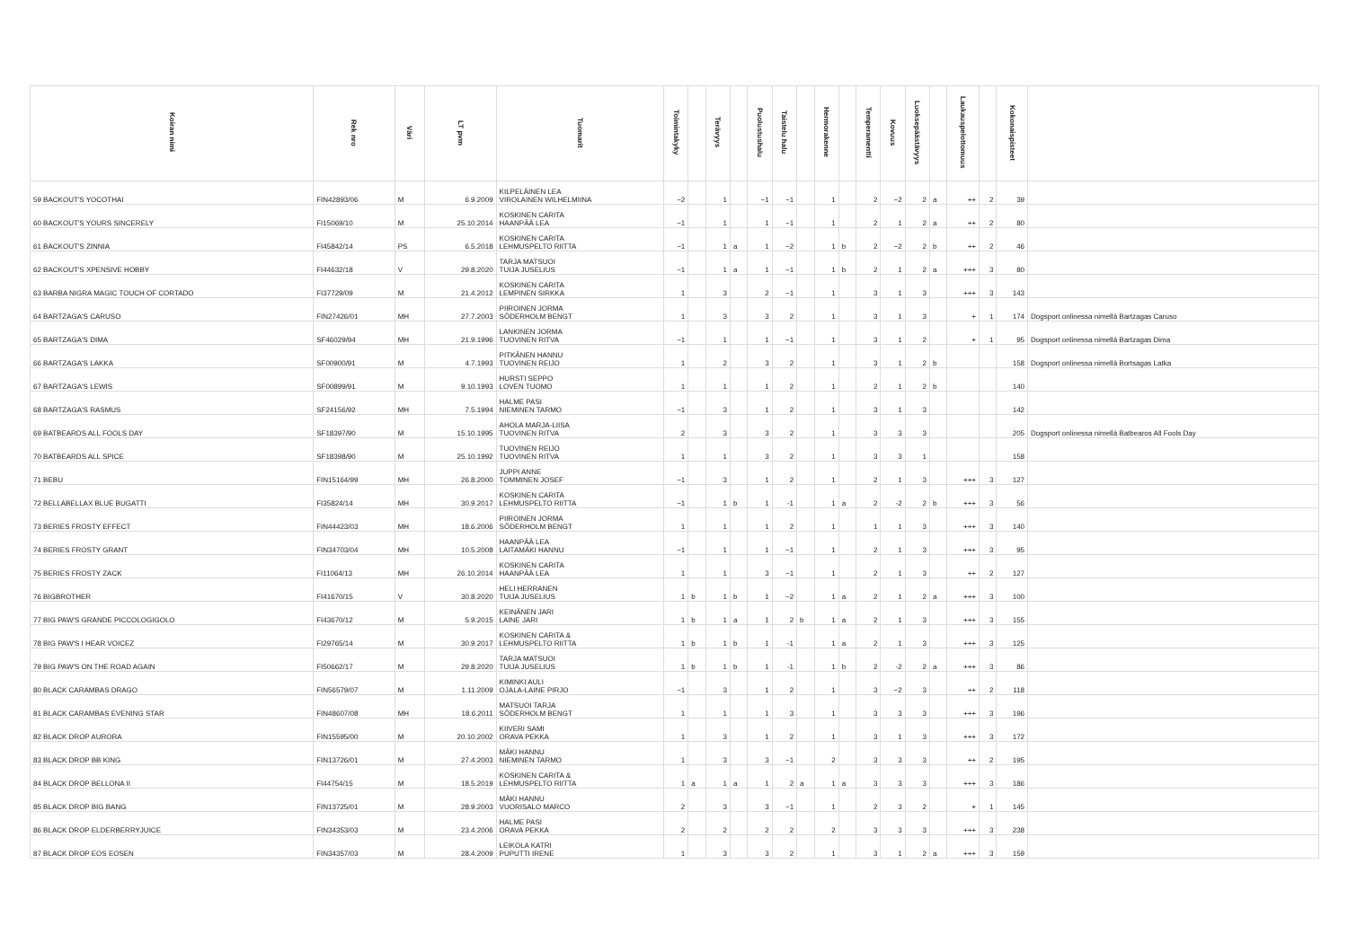| Koiran nimi | Rek nro | Väri | LT pvm | Tuomarit | Toimintakyky | | Terävyys | | Puolustushalu | Taistelu halu | | Hermorakenne | | Temperamentti | Kovuus | Luoksepäästävyys | | Laukauspelottomuus | | Kokonaispisteet | |
| --- | --- | --- | --- | --- | --- | --- | --- | --- | --- | --- | --- | --- | --- | --- | --- | --- | --- | --- | --- | --- | --- |
| 59 BACKOUT'S YOCOTHAI | FIN42893/06 | M | 6.9.2009 | KILPELÄINEN LEA VIROLAINEN WILHELMIINA | −2 | | 1 | | −1 | −1 | | 1 | | 2 | −2 | 2 | a | ++ | 2 | 39 | |
| 60 BACKOUT'S YOURS SINCERELY | FI15069/10 | M | 25.10.2014 | KOSKINEN CARITA HAANPÄÄ LEA | −1 | | 1 | | 1 | −1 | | 1 | | 2 | 1 | 2 | a | ++ | 2 | 80 | |
| 61 BACKOUT'S ZINNIA | FI45842/14 | PS | 6.5.2018 | KOSKINEN CARITA LEHMUSPELTO RIITTA | −1 | | 1 | a | 1 | −2 | | 1 | b | 2 | −2 | 2 | b | ++ | 2 | 46 | |
| 62 BACKOUT'S XPENSIVE HOBBY | FI44632/18 | V | 29.8.2020 | TARJA MATSUOI TUIJA JUSELIUS | −1 | | 1 | a | 1 | −1 | | 1 | b | 2 | 1 | 2 | a | +++ | 3 | 80 | |
| 63 BARBA NIGRA MAGIC TOUCH OF CORTADO | FI37729/09 | M | 21.4.2012 | KOSKINEN CARITA LEMPINEN SIRKKA | 1 | | 3 | | 2 | −1 | | 1 | | 3 | 1 | 3 | | +++ | 3 | 143 | |
| 64 BARTZAGA'S CARUSO | FIN27426/01 | MH | 27.7.2003 | PIIROINEN JORMA SÖDERHOLM BENGT | 1 | | 3 | | 3 | 2 | | 1 | | 3 | 1 | 3 | | + | 1 | 174 | Dogsport onlinessa nimellä Bartzagas Caruso |
| 65 BARTZAGA'S DIMA | SF46029/94 | MH | 21.9.1996 | LANKINEN JORMA TUOVINEN RITVA | −1 | | 1 | | 1 | −1 | | 1 | | 3 | 1 | 2 | | + | 1 | 95 | Dogsport onlinessa nimellä Bartzagas Dima |
| 66 BARTZAGA'S LAKKA | SF00900/91 | M | 4.7.1993 | PITKÄNEN HANNU TUOVINEN REIJO | 1 | | 2 | | 3 | 2 | | 1 | | 3 | 1 | 2 | b | | | 158 | Dogsport onlinessa nimellä Bortsagas Latka |
| 67 BARTZAGA'S LEWIS | SF00899/91 | M | 9.10.1993 | HURSTI SEPPO LOVEN TUOMO | 1 | | 1 | | 1 | 2 | | 1 | | 2 | 1 | 2 | b | | | 140 | |
| 68 BARTZAGA'S RASMUS | SF24156/92 | MH | 7.5.1994 | HALME PASI NIEMINEN TARMO | −1 | | 3 | | 1 | 2 | | 1 | | 3 | 1 | 3 | | | | 142 | |
| 69 BATBEARDS ALL FOOLS DAY | SF18397/90 | M | 15.10.1995 | AHOLA MARJA-LIISA TUOVINEN RITVA | 2 | | 3 | | 3 | 2 | | 1 | | 3 | 3 | 3 | | | | 205 | Dogsport onlinessa nimellä Batbearos All Fools Day |
| 70 BATBEARDS ALL SPICE | SF18398/90 | M | 25.10.1992 | TUOVINEN REIJO TUOVINEN RITVA | 1 | | 1 | | 3 | 2 | | 1 | | 3 | 3 | 1 | | | | 158 | |
| 71 BEBU | FIN15164/99 | MH | 26.8.2000 | JUPPI ANNE TOMMINEN JOSEF | −1 | | 3 | | 1 | 2 | | 1 | | 2 | 1 | 3 | | +++ | 3 | 127 | |
| 72 BELLABELLAX BLUE BUGATTI | FI35824/14 | MH | 30.9.2017 | KOSKINEN CARITA LEHMUSPELTO RIITTA | −1 | | 1 | b | 1 | -1 | | 1 | a | 2 | -2 | 2 | b | +++ | 3 | 56 | |
| 73 BERIES FROSTY EFFECT | FIN44423/03 | MH | 18.6.2006 | PIIROINEN JORMA SÖDERHOLM BENGT | 1 | | 1 | | 1 | 2 | | 1 | | 1 | 1 | 3 | | +++ | 3 | 140 | |
| 74 BERIES FROSTY GRANT | FIN34703/04 | MH | 10.5.2008 | HAANPÄÄ LEA LAITAMÄKI HANNU | −1 | | 1 | | 1 | −1 | | 1 | | 2 | 1 | 3 | | +++ | 3 | 95 | |
| 75 BERIES FROSTY ZACK | FI11064/13 | MH | 26.10.2014 | KOSKINEN CARITA HAANPÄÄ LEA | 1 | | 1 | | 3 | −1 | | 1 | | 2 | 1 | 3 | | ++ | 2 | 127 | |
| 76 BIGBROTHER | FI41670/15 | V | 30.8.2020 | HELI HERRANEN TUIJA JUSELIUS | 1 | b | 1 | b | 1 | −2 | | 1 | a | 2 | 1 | 2 | a | +++ | 3 | 100 | |
| 77 BIG PAW'S GRANDE PICCOLOGIGOLO | FI43670/12 | M | 5.9.2015 | KEINÄNEN JARI LAINE JARI | 1 | b | 1 | a | 1 | 2 | b | 1 | a | 2 | 1 | 3 | | +++ | 3 | 155 | |
| 78 BIG PAW'S I HEAR VOICEZ | FI29765/14 | M | 30.9.2017 | KOSKINEN CARITA & LEHMUSPELTO RIITTA | 1 | b | 1 | b | 1 | -1 | | 1 | a | 2 | 1 | 3 | | +++ | 3 | 125 | |
| 79 BIG PAW'S ON THE ROAD AGAIN | FI50662/17 | M | 29.8.2020 | TARJA MATSUOI TUIJA JUSELIUS | 1 | b | 1 | b | 1 | -1 | | 1 | b | 2 | -2 | 2 | a | +++ | 3 | 86 | |
| 80 BLACK CARAMBAS DRAGO | FIN56579/07 | M | 1.11.2009 | KIMINKI AULI OJALA-LAINE PIRJO | −1 | | 3 | | 1 | 2 | | 1 | | 3 | −2 | 3 | | ++ | 2 | 118 | |
| 81 BLACK CARAMBAS EVENING STAR | FIN48607/08 | MH | 18.6.2011 | MATSUOI TARJA SÖDERHOLM BENGT | 1 | | 1 | | 1 | 3 | | 1 | | 3 | 3 | 3 | | +++ | 3 | 196 | |
| 82 BLACK DROP AURORA | FIN15595/00 | M | 20.10.2002 | KIIVERI SAMI ORAVA PEKKA | 1 | | 3 | | 1 | 2 | | 1 | | 3 | 1 | 3 | | +++ | 3 | 172 | |
| 83 BLACK DROP BB KING | FIN13726/01 | M | 27.4.2003 | MÄKI HANNU NIEMINEN TARMO | 1 | | 3 | | 3 | −1 | | 2 | | 3 | 3 | 3 | | ++ | 2 | 195 | |
| 84 BLACK DROP BELLONA II | FI44754/15 | M | 18.5.2019 | KOSKINEN CARITA & LEHMUSPELTO RIITTA | 1 | a | 1 | a | 1 | 2 | a | 1 | a | 3 | 3 | 3 | | +++ | 3 | 186 | |
| 85 BLACK DROP BIG BANG | FIN13725/01 | M | 28.9.2003 | MÄKI HANNU VUORISALO MARCO | 2 | | 3 | | 3 | −1 | | 1 | | 2 | 3 | 2 | | + | 1 | 145 | |
| 86 BLACK DROP ELDERBERRYJUICE | FIN34353/03 | M | 23.4.2006 | HALME PASI ORAVA PEKKA | 2 | | 2 | | 2 | 2 | | 2 | | 3 | 3 | 3 | | +++ | 3 | 238 | |
| 87 BLACK DROP EOS EOSEN | FIN34357/03 | M | 28.4.2009 | LEIKOLA KATRI PUPUTTI IRENE | 1 | | 3 | | 3 | 2 | | 1 | | 3 | 1 | 2 | a | +++ | 3 | 159 | |